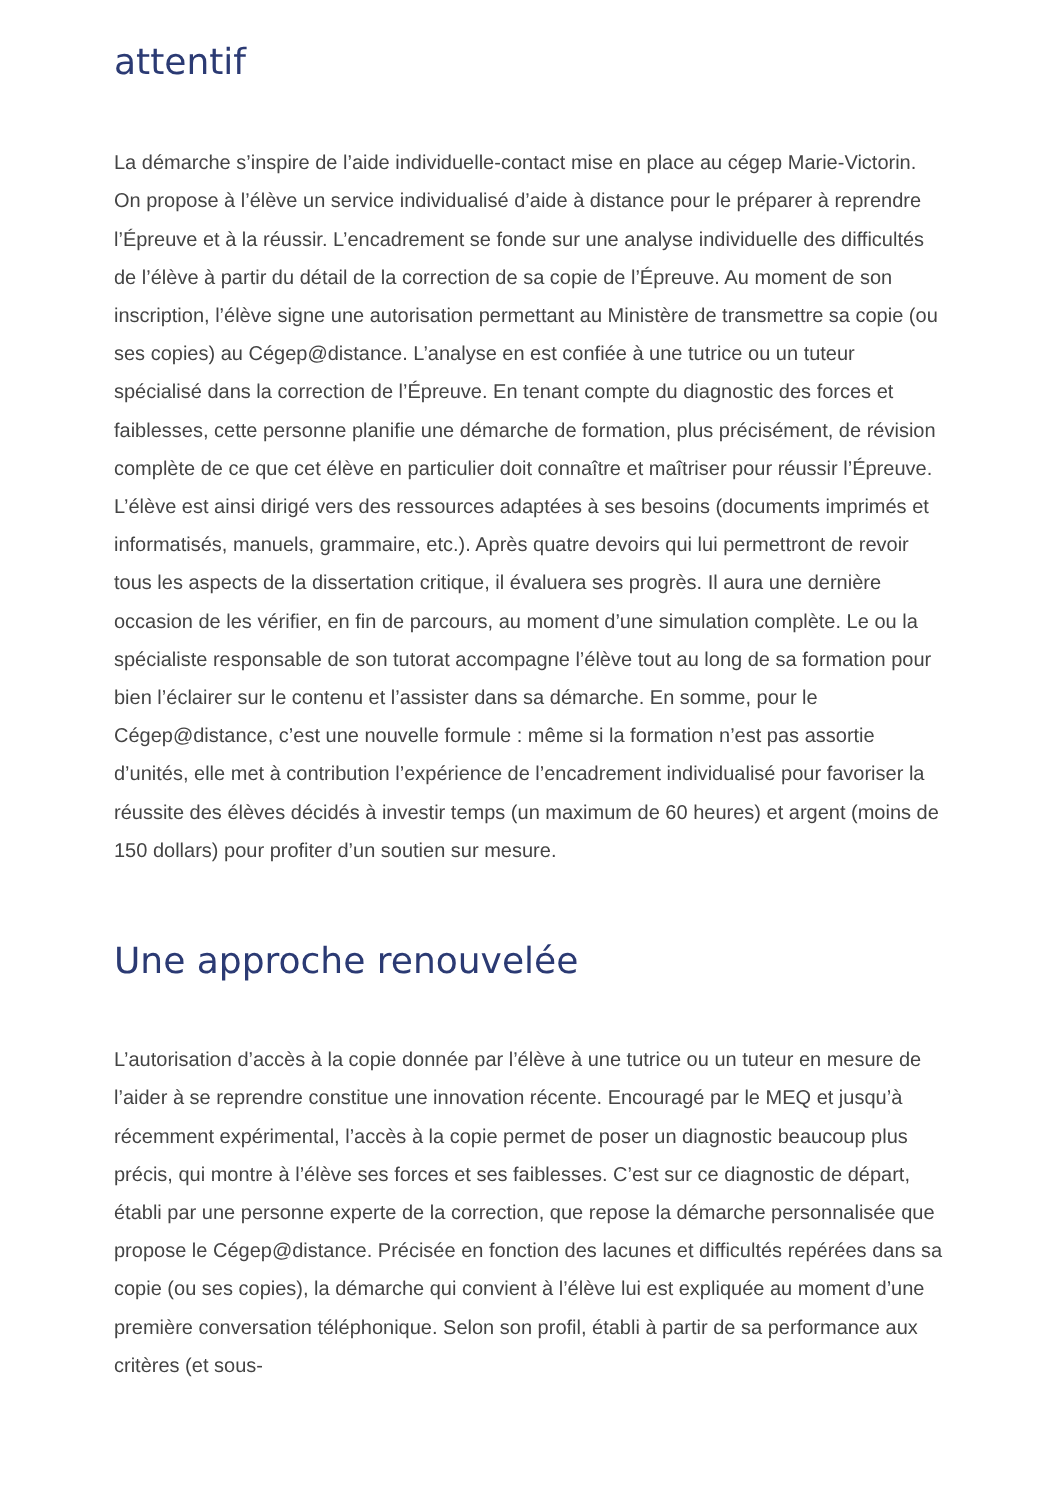attentif
La démarche s’inspire de l’aide individuelle-contact mise en place au cégep Marie-Victorin. On propose à l’élève un service individualisé d’aide à distance pour le préparer à reprendre l’Épreuve et à la réussir. L’encadrement se fonde sur une analyse individuelle des difficultés de l’élève à partir du détail de la correction de sa copie de l’Épreuve. Au moment de son inscription, l’élève signe une autorisation permettant au Ministère de transmettre sa copie (ou ses copies) au Cégep@distance. L’analyse en est confiée à une tutrice ou un tuteur spécialisé dans la correction de l’Épreuve. En tenant compte du diagnostic des forces et faiblesses, cette personne planifie une démarche de formation, plus précisément, de révision complète de ce que cet élève en particulier doit connaître et maîtriser pour réussir l’Épreuve. L’élève est ainsi dirigé vers des ressources adaptées à ses besoins (documents imprimés et informatisés, manuels, grammaire, etc.). Après quatre devoirs qui lui permettront de revoir tous les aspects de la dissertation critique, il évaluera ses progrès. Il aura une dernière occasion de les vérifier, en fin de parcours, au moment d’une simulation complète. Le ou la spécialiste responsable de son tutorat accompagne l’élève tout au long de sa formation pour bien l’éclairer sur le contenu et l’assister dans sa démarche. En somme, pour le Cégep@distance, c’est une nouvelle formule : même si la formation n’est pas assortie d’unités, elle met à contribution l’expérience de l’encadrement individualisé pour favoriser la réussite des élèves décidés à investir temps (un maximum de 60 heures) et argent (moins de 150 dollars) pour profiter d’un soutien sur mesure.
Une approche renouvelée
L’autorisation d’accès à la copie donnée par l’élève à une tutrice ou un tuteur en mesure de l’aider à se reprendre constitue une innovation récente. Encouragé par le MEQ et jusqu’à récemment expérimental, l’accès à la copie permet de poser un diagnostic beaucoup plus précis, qui montre à l’élève ses forces et ses faiblesses. C’est sur ce diagnostic de départ, établi par une personne experte de la correction, que repose la démarche personnalisée que propose le Cégep@distance. Précisée en fonction des lacunes et difficultés repérées dans sa copie (ou ses copies), la démarche qui convient à l’élève lui est expliquée au moment d’une première conversation téléphonique. Selon son profil, établi à partir de sa performance aux critères (et sous-